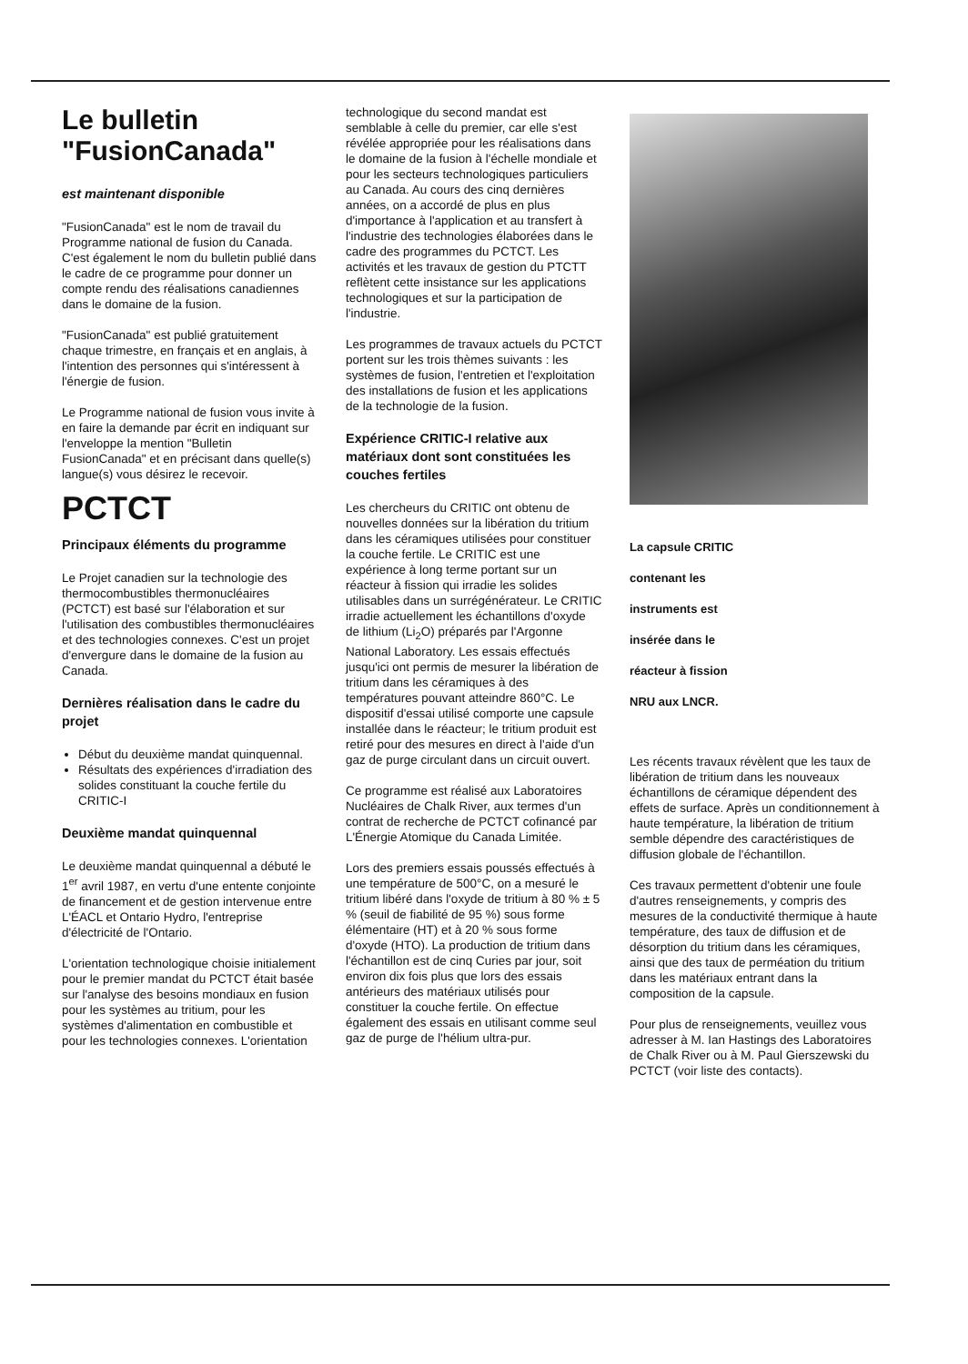Le bulletin
"FusionCanada"
est maintenant disponible
"FusionCanada" est le nom de travail du Programme national de fusion du Canada. C'est également le nom du bulletin publié dans le cadre de ce programme pour donner un compte rendu des réalisations canadiennes dans le domaine de la fusion.
"FusionCanada" est publié gratuitement chaque trimestre, en français et en anglais, à l'intention des personnes qui s'intéressent à l'énergie de fusion.
Le Programme national de fusion vous invite à en faire la demande par écrit en indiquant sur l'enveloppe la mention "Bulletin FusionCanada" et en précisant dans quelle(s) langue(s) vous désirez le recevoir.
PCTCT
Principaux éléments du programme
Le Projet canadien sur la technologie des thermocombustibles thermonucléaires (PCTCT) est basé sur l'élaboration et sur l'utilisation des combustibles thermonucléaires et des technologies connexes. C'est un projet d'envergure dans le domaine de la fusion au Canada.
Dernières réalisation dans le cadre du projet
Début du deuxième mandat quinquennal.
Résultats des expériences d'irradiation des solides constituant la couche fertile du CRITIC-I
Deuxième mandat quinquennal
Le deuxième mandat quinquennal a débuté le 1<sup>er</sup> avril 1987, en vertu d'une entente conjointe de financement et de gestion intervenue entre L'ÉACL et Ontario Hydro, l'entreprise d'électricité de l'Ontario.
L'orientation technologique choisie initialement pour le premier mandat du PCTCT était basée sur l'analyse des besoins mondiaux en fusion pour les systèmes au tritium, pour les systèmes d'alimentation en combustible et pour les technologies connexes. L'orientation
technologique du second mandat est semblable à celle du premier, car elle s'est révélée appropriée pour les réalisations dans le domaine de la fusion à l'échelle mondiale et pour les secteurs technologiques particuliers au Canada. Au cours des cinq dernières années, on a accordé de plus en plus d'importance à l'application et au transfert à l'industrie des technologies élaborées dans le cadre des programmes du PCTCT. Les activités et les travaux de gestion du PTCTT reflètent cette insistance sur les applications technologiques et sur la participation de l'industrie.
Les programmes de travaux actuels du PCTCT portent sur les trois thèmes suivants : les systèmes de fusion, l'entretien et l'exploitation des installations de fusion et les applications de la technologie de la fusion.
Expérience CRITIC-I relative aux matériaux dont sont constituées les couches fertiles
Les chercheurs du CRITIC ont obtenu de nouvelles données sur la libération du tritium dans les céramiques utilisées pour constituer la couche fertile. Le CRITIC est une expérience à long terme portant sur un réacteur à fission qui irradie les solides utilisables dans un surrégénérateur. Le CRITIC irradie actuellement les échantillons d'oxyde de lithium (Li<sub>2</sub>O) préparés par l'Argonne National Laboratory. Les essais effectués jusqu'ici ont permis de mesurer la libération de tritium dans les céramiques à des températures pouvant atteindre 860°C. Le dispositif d'essai utilisé comporte une capsule installée dans le réacteur; le tritium produit est retiré pour des mesures en direct à l'aide d'un gaz de purge circulant dans un circuit ouvert.
Ce programme est réalisé aux Laboratoires Nucléaires de Chalk River, aux termes d'un contrat de recherche de PCTCT cofinancé par L'Énergie Atomique du Canada Limitée.
Lors des premiers essais poussés effectués à une température de 500°C, on a mesuré le tritium libéré dans l'oxyde de tritium à 80 % ± 5 % (seuil de fiabilité de 95 %) sous forme élémentaire (HT) et à 20 % sous forme d'oxyde (HTO). La production de tritium dans l'échantillon est de cinq Curies par jour, soit environ dix fois plus que lors des essais antérieurs des matériaux utilisés pour constituer la couche fertile. On effectue également des essais en utilisant comme seul gaz de purge de l'hélium ultra-pur.
La capsule CRITIC
contenant les
instruments est
insérée dans le
réacteur à fission
NRU aux LNCR.
Les récents travaux révèlent que les taux de libération de tritium dans les nouveaux échantillons de céramique dépendent des effets de surface. Après un conditionnement à haute température, la libération de tritium semble dépendre des caractéristiques de diffusion globale de l'échantillon.
Ces travaux permettent d'obtenir une foule d'autres renseignements, y compris des mesures de la conductivité thermique à haute température, des taux de diffusion et de désorption du tritium dans les céramiques, ainsi que des taux de perméation du tritium dans les matériaux entrant dans la composition de la capsule.
Pour plus de renseignements, veuillez vous adresser à M. Ian Hastings des Laboratoires de Chalk River ou à M. Paul Gierszewski du PCTCT (voir liste des contacts).